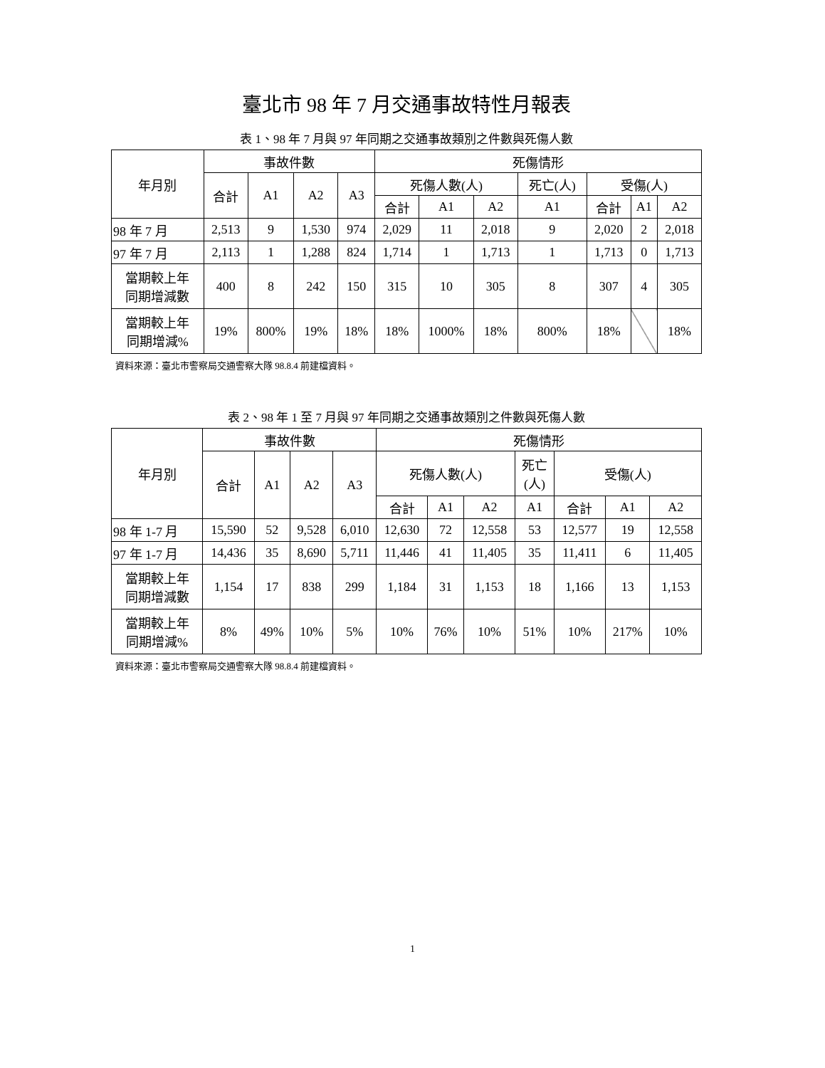臺北市 98 年 7 月交通事故特性月報表
表 1、98 年 7 月與 97 年同期之交通事故類別之件數與死傷人數
| 年月別 | 事故件數 | | | | 死傷情形 | | | | | | |
| --- | --- | --- | --- | --- | --- | --- | --- | --- | --- | --- | --- |
| | 合計 | A1 | A2 | A3 | 死傷人數(人) | | | 死亡(人) | 受傷(人) | | |
| | | | | | 合計 | A1 | A2 | A1 | 合計 | A1 | A2 |
| 98 年 7 月 | 2,513 | 9 | 1,530 | 974 | 2,029 | 11 | 2,018 | 9 | 2,020 | 2 | 2,018 |
| 97 年 7 月 | 2,113 | 1 | 1,288 | 824 | 1,714 | 1 | 1,713 | 1 | 1,713 | 0 | 1,713 |
| 當期較上年 同期增減數 | 400 | 8 | 242 | 150 | 315 | 10 | 305 | 8 | 307 | 4 | 305 |
| 當期較上年 同期增減% | 19% | 800% | 19% | 18% | 18% | 1000% | 18% | 800% | 18% | | 18% |
資料來源：臺北市警察局交通警察大隊 98.8.4 前建檔資料。
表 2、98 年 1 至 7 月與 97 年同期之交通事故類別之件數與死傷人數
| 年月別 | 事故件數 | | | | 死傷情形 | | | | | | |
| --- | --- | --- | --- | --- | --- | --- | --- | --- | --- | --- | --- |
| | 合計 | A1 | A2 | A3 | 死傷人數(人) | | | 死亡 (人) | 受傷(人) | | |
| | | | | | 合計 | A1 | A2 | A1 | 合計 | A1 | A2 |
| 98 年 1-7 月 | 15,590 | 52 | 9,528 | 6,010 | 12,630 | 72 | 12,558 | 53 | 12,577 | 19 | 12,558 |
| 97 年 1-7 月 | 14,436 | 35 | 8,690 | 5,711 | 11,446 | 41 | 11,405 | 35 | 11,411 | 6 | 11,405 |
| 當期較上年 同期增減數 | 1,154 | 17 | 838 | 299 | 1,184 | 31 | 1,153 | 18 | 1,166 | 13 | 1,153 |
| 當期較上年 同期增減% | 8% | 49% | 10% | 5% | 10% | 76% | 10% | 51% | 10% | 217% | 10% |
資料來源：臺北市警察局交通警察大隊 98.8.4 前建檔資料。
1